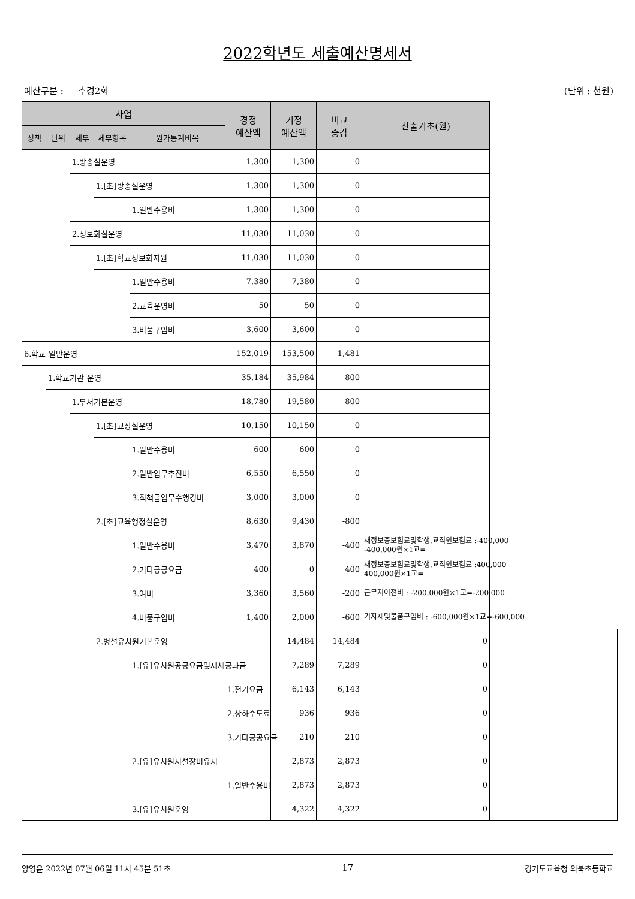2022학년도 세출예산명세서
예산구분 : 추경2회 (단위 : 천원)
| 사업 | | | | | 경정 예산액 | 기정 예산액 | 비교 증감 | 산출기초(원) | |
| --- | --- | --- | --- | --- | --- | --- | --- | --- | --- |
| 정책 | 단위 | 세부 | 세부항목 | 원가통계비목 | | | | | |
| | | 1.방송실운영 | | | 1,300 | 1,300 | 0 | | |
| | | | 1.[초]방송실운영 | | 1,300 | 1,300 | 0 | | |
| | | | | 1.일반수용비 | 1,300 | 1,300 | 0 | | |
| | | 2.정보화실운영 | | | 11,030 | 11,030 | 0 | | |
| | | | 1.[초]학교정보화지원 | | 11,030 | 11,030 | 0 | | |
| | | | | 1.일반수용비 | 7,380 | 7,380 | 0 | | |
| | | | | 2.교육운영비 | 50 | 50 | 0 | | |
| | | | | 3.비품구입비 | 3,600 | 3,600 | 0 | | |
| 6.학교 일반운영 | | | | | 152,019 | 153,500 | -1,481 | | |
| | 1.학교기관 운영 | | | | 35,184 | 35,984 | -800 | | |
| | | 1.부서기본운영 | | | 18,780 | 19,580 | -800 | | |
| | | | 1.[초]교장실운영 | | 10,150 | 10,150 | 0 | | |
| | | | | 1.일반수용비 | 600 | 600 | 0 | | |
| | | | | 2.일반업무추진비 | 6,550 | 6,550 | 0 | | |
| | | | | 3.직책급업무수행경비 | 3,000 | 3,000 | 0 | | |
| | | | 2.[초]교육행정실운영 | | 8,630 | 9,430 | -800 | | |
| | | | | 1.일반수용비 | 3,470 | 3,870 | -400 | 재정보증보험료및학생,교직원보험료 : -400,000원×1교= -400,000 | |
| | | | | 2.기타공공요금 | 400 | 0 | 400 | 재정보증보험료및학생,교직원보험료 : 400,000원×1교= 400,000 | |
| | | | | 3.여비 | 3,360 | 3,560 | -200 | 근무지이전비 : -200,000원×1교= -200,000 | |
| | | | | 4.비품구입비 | 1,400 | 2,000 | -600 | 기자재및물품구입비 : -600,000원×1교= -600,000 | |
| | | | 2.병설유치원기본운영 | | | 14,484 | 14,484 | 0 | |
| | | | | 1.[유]유치원공공요금및제세공과금 | | 7,289 | 7,289 | 0 | |
| | | | | | 1.전기요금 | 6,143 | 6,143 | 0 | |
| | | | | | 2.상하수도료 | 936 | 936 | 0 | |
| | | | | | 3.기타공공요금 | 210 | 210 | 0 | |
| | | | | 2.[유]유치원시설장비유지 | | 2,873 | 2,873 | 0 | |
| | | | | | 1.일반수용비 | 2,873 | 2,873 | 0 | |
| | | | | 3.[유]유치원운영 | | 4,322 | 4,322 | 0 | |
양영윤 2022년 07월 06일 11시 45분 51초 17 경기도교육청 외북초등학교